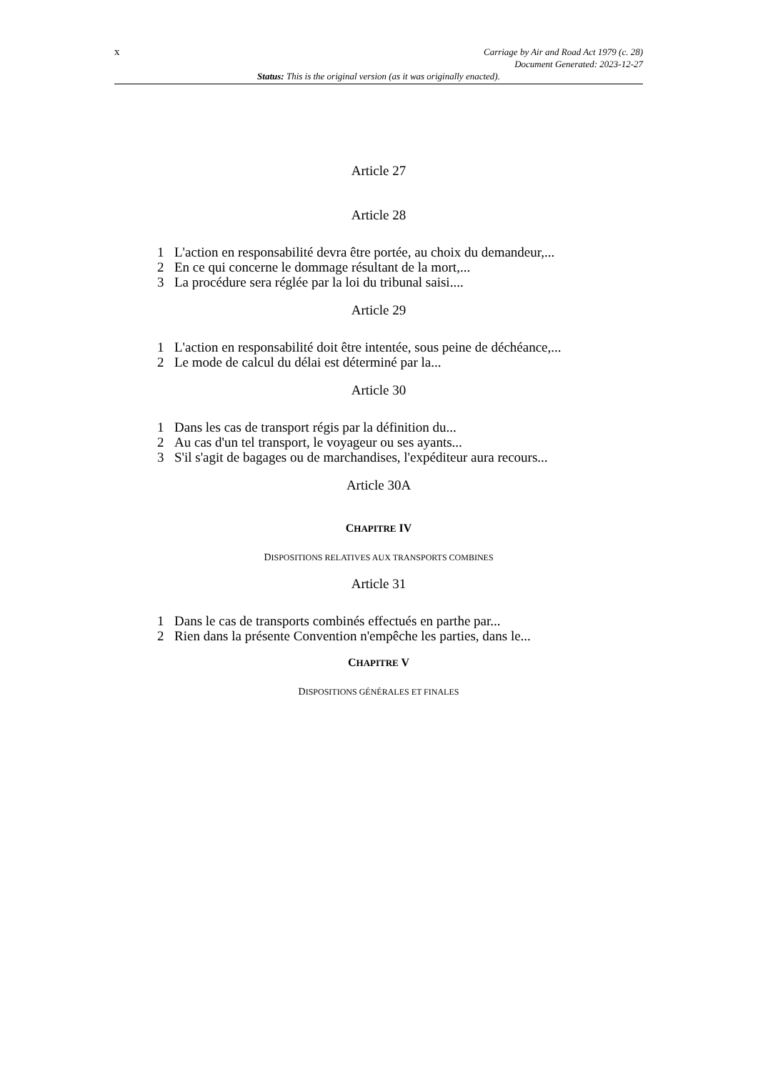x
Carriage by Air and Road Act 1979 (c. 28)
Document Generated: 2023-12-27
Status: This is the original version (as it was originally enacted).
Article 27
Article 28
1 L'action en responsabilité devra être portée, au choix du demandeur,...
2 En ce qui concerne le dommage résultant de la mort,...
3 La procédure sera réglée par la loi du tribunal saisi....
Article 29
1 L'action en responsabilité doit être intentée, sous peine de déchéance,...
2 Le mode de calcul du délai est déterminé par la...
Article 30
1 Dans les cas de transport régis par la définition du...
2 Au cas d'un tel transport, le voyageur ou ses ayants...
3 S'il s'agit de bagages ou de marchandises, l'expéditeur aura recours...
Article 30A
CHAPITRE IV
DISPOSITIONS RELATIVES AUX TRANSPORTS COMBINES
Article 31
1 Dans le cas de transports combinés effectués en parthe par...
2 Rien dans la présente Convention n'empêche les parties, dans le...
CHAPITRE V
DISPOSITIONS GÉNÉRALES ET FINALES